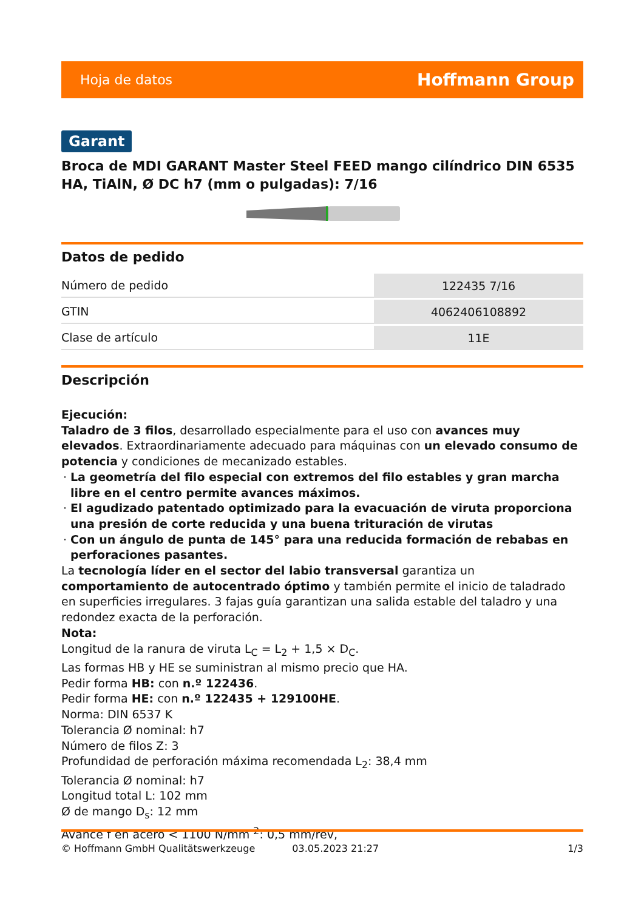Hoja de datos Hoffmann Group
Garant
Broca de MDI GARANT Master Steel FEED mango cilíndrico DIN 6535 HA, TiAlN, Ø DC h7 (mm o pulgadas): 7/16
Datos de pedido
| Número de pedido | 122435 7/16 |
| GTIN | 4062406108892 |
| Clase de artículo | 11E |
Descripción
Ejecución:
Taladro de 3 filos, desarrollado especialmente para el uso con avances muy elevados. Extraordinariamente adecuado para máquinas con un elevado consumo de potencia y condiciones de mecanizado estables.
La geometría del filo especial con extremos del filo estables y gran marcha libre en el centro permite avances máximos.
El agudizado patentado optimizado para la evacuación de viruta proporciona una presión de corte reducida y una buena trituración de virutas
Con un ángulo de punta de 145° para una reducida formación de rebabas en perforaciones pasantes.
La tecnología líder en el sector del labio transversal garantiza un comportamiento de autocentrado óptimo y también permite el inicio de taladrado en superficies irregulares. 3 fajas guía garantizan una salida estable del taladro y una redondez exacta de la perforación.
Nota:
Longitud de la ranura de viruta L<sub>C</sub> = L<sub>2</sub> + 1,5 × D<sub>C</sub>.
Las formas HB y HE se suministran al mismo precio que HA.
Pedir forma HB: con n.º 122436.
Pedir forma HE: con n.º 122435 + 129100HE.
Norma: DIN 6537 K
Tolerancia Ø nominal: h7
Número de filos Z: 3
Profundidad de perforación máxima recomendada L<sub>2</sub>: 38,4 mm
Tolerancia Ø nominal: h7
Longitud total L: 102 mm
Ø de mango D<sub>s</sub>: 12 mm
Avance f en acero < 1100 N/mm <sup>2</sup>: 0,5 mm/rev,
© Hoffmann GmbH Qualitätswerkzeuge 03.05.2023 21:27 1/3